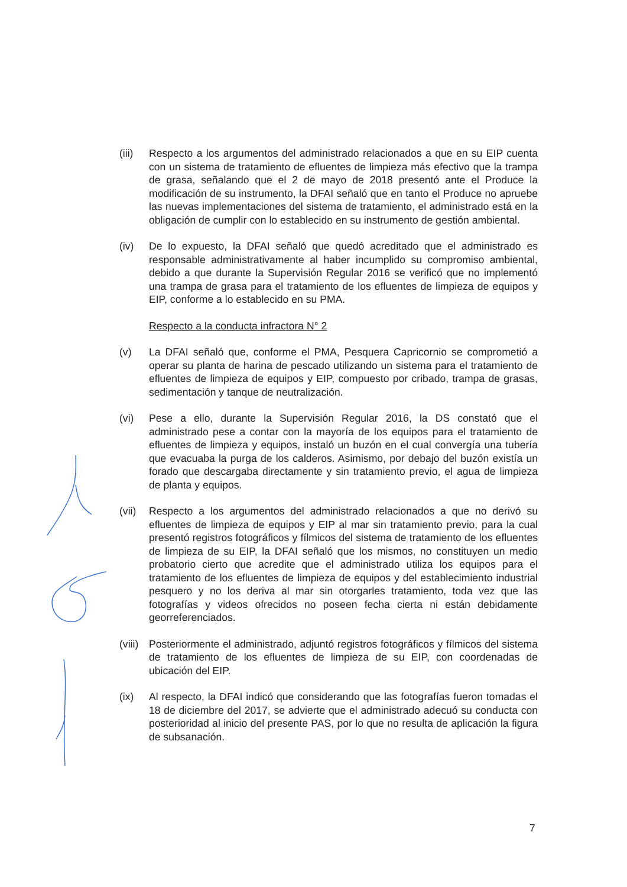(iii)
Respecto a los argumentos del administrado relacionados a que en su EIP cuenta con un sistema de tratamiento de efluentes de limpieza más efectivo que la trampa de grasa, señalando que el 2 de mayo de 2018 presentó ante el Produce la modificación de su instrumento, la DFAI señaló que en tanto el Produce no apruebe las nuevas implementaciones del sistema de tratamiento, el administrado está en la obligación de cumplir con lo establecido en su instrumento de gestión ambiental.
(iv) De lo expuesto, la DFAI señaló que quedó acreditado que el administrado es responsable administrativamente al haber incumplido su compromiso ambiental, debido a que durante la Supervisión Regular 2016 se verificó que no implementó una trampa de grasa para el tratamiento de los efluentes de limpieza de equipos y EIP, conforme a lo establecido en su PMA.
Respecto a la conducta infractora N° 2
(v) La DFAI señaló que, conforme el PMA, Pesquera Capricornio se comprometió a operar su planta de harina de pescado utilizando un sistema para el tratamiento de efluentes de limpieza de equipos y EIP, compuesto por cribado, trampa de grasas, sedimentación y tanque de neutralización.
(vi) Pese a ello, durante la Supervisión Regular 2016, la DS constató que el administrado pese a contar con la mayoría de los equipos para el tratamiento de efluentes de limpieza y equipos, instaló un buzón en el cual convergía una tubería que evacuaba la purga de los calderos. Asimismo, por debajo del buzón existía un forado que descargaba directamente y sin tratamiento previo, el agua de limpieza de planta y equipos.
(vii)
Respecto a los argumentos del administrado relacionados a que no derivó su efluentes de limpieza de equipos y EIP al mar sin tratamiento previo, para la cual presentó registros fotográficos y fílmicos del sistema de tratamiento de los efluentes de limpieza de su EIP, la DFAI señaló que los mismos, no constituyen un medio probatorio cierto que acredite que el administrado utiliza los equipos para el tratamiento de los efluentes de limpieza de equipos y del establecimiento industrial pesquero y no los deriva al mar sin otorgarles tratamiento, toda vez que las fotografías y videos ofrecidos no poseen fecha cierta ni están debidamente georreferenciados.
(viii)
Posteriormente el administrado, adjuntó registros fotográficos y fílmicos del sistema de tratamiento de los efluentes de limpieza de su EIP, con coordenadas de ubicación del EIP.
(ix) Al respecto, la DFAI indicó que considerando que las fotografías fueron tomadas el 18 de diciembre del 2017, se advierte que el administrado adecuó su conducta con posterioridad al inicio del presente PAS, por lo que no resulta de aplicación la figura de subsanación.
7